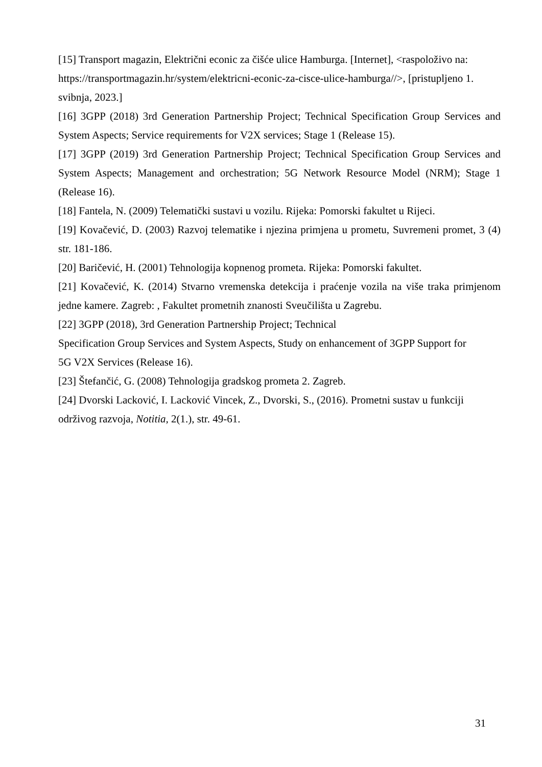[15] Transport magazin, Električni econic za čišće ulice Hamburga. [Internet], <raspoloživo na: https://transportmagazin.hr/system/elektricni-econic-za-cisce-ulice-hamburga//>, [pristupljeno 1. svibnja, 2023.]
[16] 3GPP (2018) 3rd Generation Partnership Project; Technical Specification Group Services and System Aspects; Service requirements for V2X services; Stage 1 (Release 15).
[17] 3GPP (2019) 3rd Generation Partnership Project; Technical Specification Group Services and System Aspects; Management and orchestration; 5G Network Resource Model (NRM); Stage 1 (Release 16).
[18] Fantela, N. (2009) Telematički sustavi u vozilu. Rijeka: Pomorski fakultet u Rijeci.
[19] Kovačević, D. (2003) Razvoj telematike i njezina primjena u prometu, Suvremeni promet, 3 (4) str. 181-186.
[20] Baričević, H. (2001) Tehnologija kopnenog prometa. Rijeka: Pomorski fakultet.
[21] Kovačević, K. (2014) Stvarno vremenska detekcija i praćenje vozila na više traka primjenom jedne kamere. Zagreb: , Fakultet prometnih znanosti Sveučilišta u Zagrebu.
[22] 3GPP (2018), 3rd Generation Partnership Project; Technical
Specification Group Services and System Aspects, Study on enhancement of 3GPP Support for
5G V2X Services (Release 16).
[23] Štefančić, G. (2008) Tehnologija gradskog prometa 2. Zagreb.
[24] Dvorski Lacković, I. Lacković Vincek, Z., Dvorski, S., (2016). Prometni sustav u funkciji održivog razvoja, Notitia, 2(1.), str. 49-61.
31